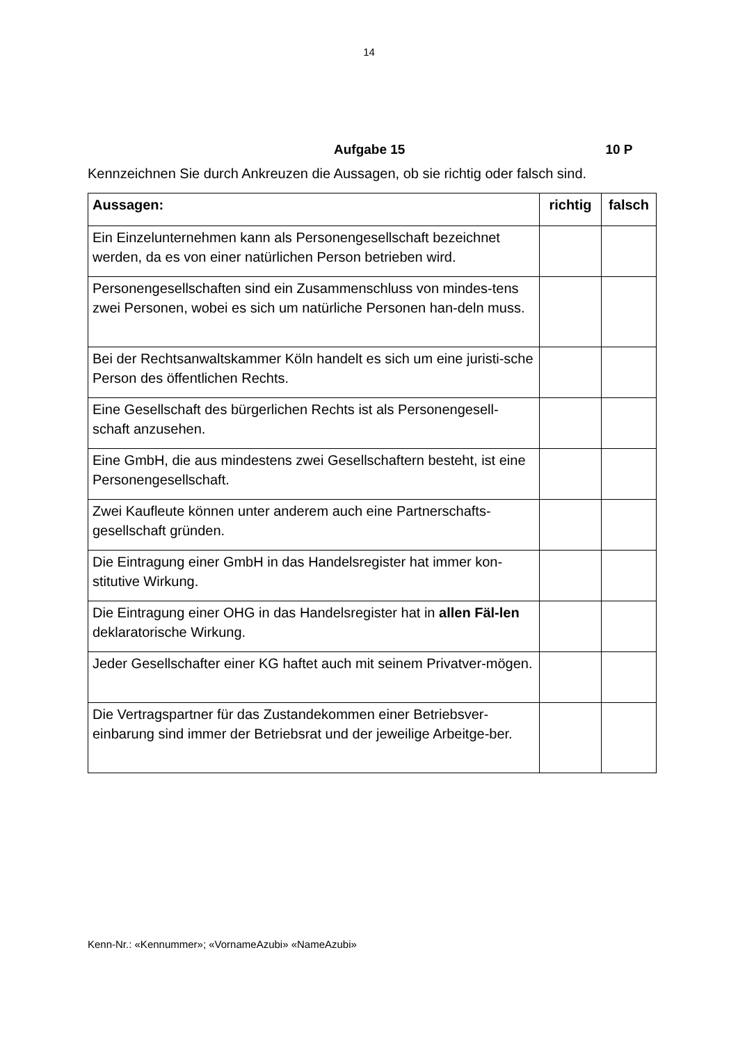14
Aufgabe 15 10 P
Kennzeichnen Sie durch Ankreuzen die Aussagen, ob sie richtig oder falsch sind.
| Aussagen: | richtig | falsch |
| --- | --- | --- |
| Ein Einzelunternehmen kann als Personengesellschaft bezeichnet werden, da es von einer natürlichen Person betrieben wird. | | |
| Personengesellschaften sind ein Zusammenschluss von mindes-tens zwei Personen, wobei es sich um natürliche Personen han-deln muss. | | |
| Bei der Rechtsanwaltskammer Köln handelt es sich um eine juristi-sche Person des öffentlichen Rechts. | | |
| Eine Gesellschaft des bürgerlichen Rechts ist als Personengesell-schaft anzusehen. | | |
| Eine GmbH, die aus mindestens zwei Gesellschaftern besteht, ist eine Personengesellschaft. | | |
| Zwei Kaufleute können unter anderem auch eine Partnerschafts-gesellschaft gründen. | | |
| Die Eintragung einer GmbH in das Handelsregister hat immer kon-stitutive Wirkung. | | |
| Die Eintragung einer OHG in das Handelsregister hat in allen Fäl-len deklaratorische Wirkung. | | |
| Jeder Gesellschafter einer KG haftet auch mit seinem Privatver-mögen. | | |
| Die Vertragspartner für das Zustandekommen einer Betriebsver-einbarung sind immer der Betriebsrat und der jeweilige Arbeitge-ber. | | |
Kenn-Nr.: «Kennummer»; «VornameAzubi» «NameAzubi»